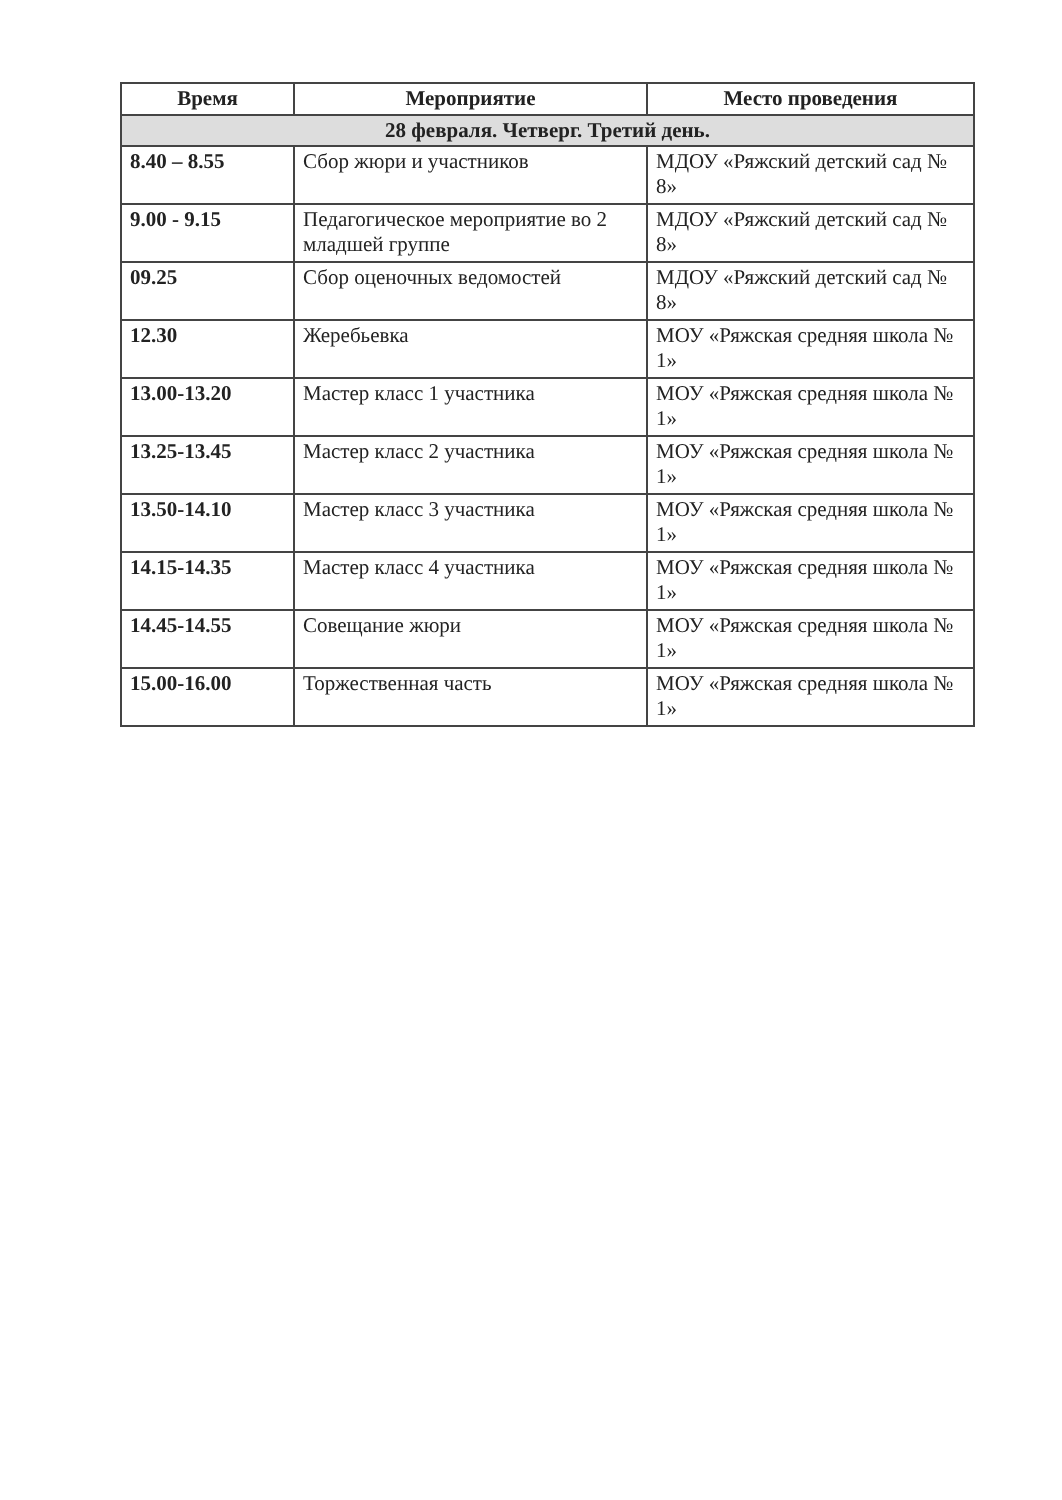| Время | Мероприятие | Место проведения |
| --- | --- | --- |
| 28 февраля. Четверг. Третий день. | | |
| 8.40 – 8.55 | Сбор жюри и участников | МДОУ «Ряжский детский сад № 8» |
| 9.00 - 9.15 | Педагогическое мероприятие во 2 младшей группе | МДОУ «Ряжский детский сад № 8» |
| 09.25 | Сбор оценочных ведомостей | МДОУ «Ряжский детский сад № 8» |
| 12.30 | Жеребьевка | МОУ «Ряжская средняя школа № 1» |
| 13.00-13.20 | Мастер класс 1 участника | МОУ «Ряжская средняя школа № 1» |
| 13.25-13.45 | Мастер класс 2 участника | МОУ «Ряжская средняя школа № 1» |
| 13.50-14.10 | Мастер класс 3 участника | МОУ «Ряжская средняя школа № 1» |
| 14.15-14.35 | Мастер класс 4 участника | МОУ «Ряжская средняя школа № 1» |
| 14.45-14.55 | Совещание жюри | МОУ «Ряжская средняя школа № 1» |
| 15.00-16.00 | Торжественная часть | МОУ «Ряжская средняя школа № 1» |